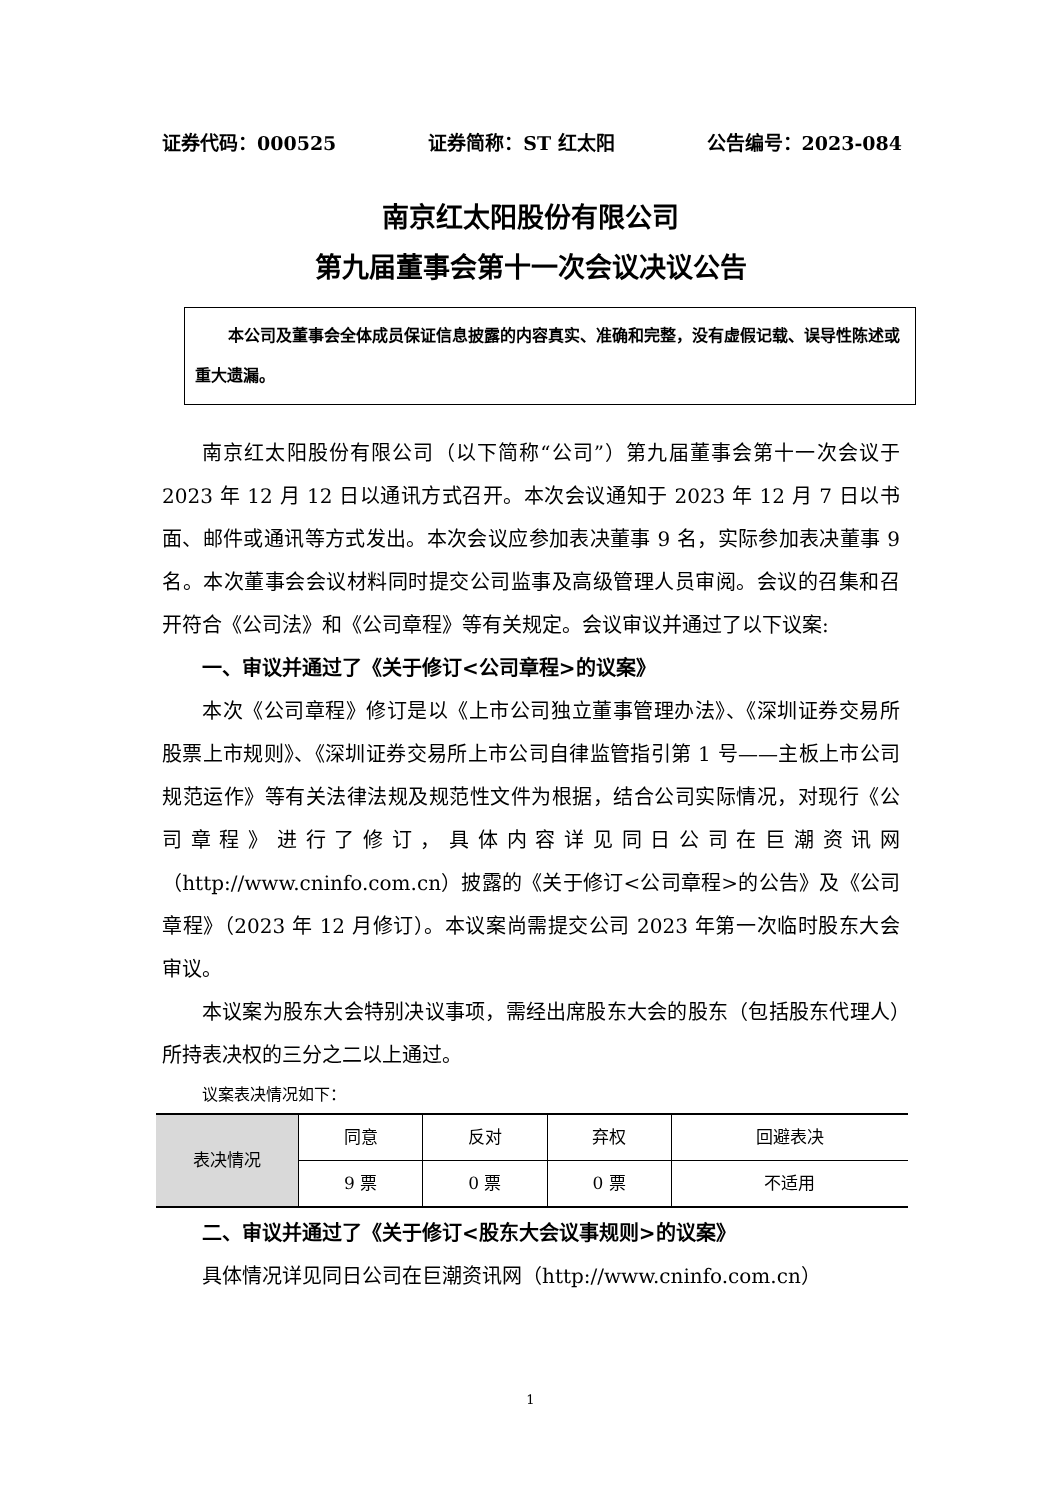证券代码：000525 证券简称：ST 红太阳 公告编号：2023-084
南京红太阳股份有限公司
第九届董事会第十一次会议决议公告
本公司及董事会全体成员保证信息披露的内容真实、准确和完整，没有虚假记载、误导性陈述或重大遗漏。
南京红太阳股份有限公司（以下简称“公司”）第九届董事会第十一次会议于 2023 年 12 月 12 日以通讯方式召开。本次会议通知于 2023 年 12 月 7 日以书面、邮件或通讯等方式发出。本次会议应参加表决董事 9 名，实际参加表决董事 9 名。本次董事会会议材料同时提交公司监事及高级管理人员审阅。会议的召集和召开符合《公司法》和《公司章程》等有关规定。会议审议并通过了以下议案:
一、审议并通过了《关于修订<公司章程>的议案》
本次《公司章程》修订是以《上市公司独立董事管理办法》、《深圳证券交易所股票上市规则》、《深圳证券交易所上市公司自律监管指引第 1 号——主板上市公司规范运作》等有关法律法规及规范性文件为根据，结合公司实际情况，对现行《公司章程》进行了修订，具体内容详见同日公司在巨潮资讯网（http://www.cninfo.com.cn）披露的《关于修订<公司章程>的公告》及《公司章程》（2023 年 12 月修订）。本议案尚需提交公司 2023 年第一次临时股东大会审议。
本议案为股东大会特别决议事项，需经出席股东大会的股东（包括股东代理人）所持表决权的三分之二以上通过。
议案表决情况如下：
| 表决情况 | 同意 | 反对 | 弃权 | 回避表决 |
| | 9 票 | 0 票 | 0 票 | 不适用 |
二、审议并通过了《关于修订<股东大会议事规则>的议案》
具体情况详见同日公司在巨潮资讯网（http://www.cninfo.com.cn）
1